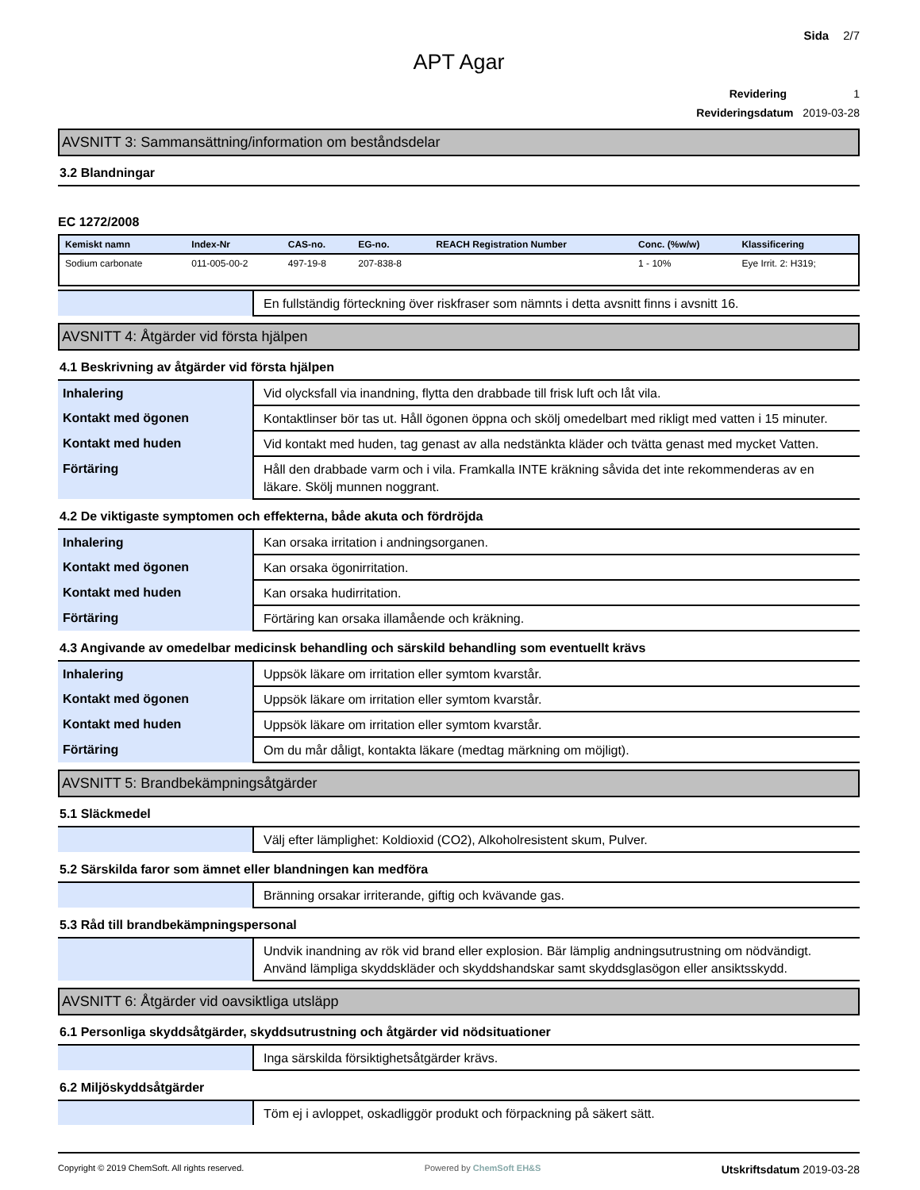Sida 2/7
APT Agar
Revidering 1
Revideringsdatum 2019-03-28
AVSNITT 3: Sammansättning/information om beståndsdelar
3.2 Blandningar
EC 1272/2008
| Kemiskt namn | Index-Nr | CAS-no. | EG-no. | REACH Registration Number | Conc. (%w/w) | Klassificering |
| --- | --- | --- | --- | --- | --- | --- |
| Sodium carbonate | 011-005-00-2 | 497-19-8 | 207-838-8 | | 1 - 10% | Eye Irrit. 2: H319; |
| | En fullständig förteckning över riskfraser som nämnts i detta avsnitt finns i avsnitt 16. |
AVSNITT 4: Åtgärder vid första hjälpen
4.1 Beskrivning av åtgärder vid första hjälpen
| Inhalering | Vid olycksfall via inandning, flytta den drabbade till frisk luft och låt vila. |
| Kontakt med ögonen | Kontaktlinser bör tas ut. Håll ögonen öppna och skölj omedelbart med rikligt med vatten i 15 minuter. |
| Kontakt med huden | Vid kontakt med huden, tag genast av alla nedstänkta kläder och tvätta genast med mycket Vatten. |
| Förtäring | Håll den drabbade varm och i vila. Framkalla INTE kräkning såvida det inte rekommenderas av en läkare. Skölj munnen noggrant. |
4.2 De viktigaste symptomen och effekterna, både akuta och fördröjda
| Inhalering | Kan orsaka irritation i andningsorganen. |
| Kontakt med ögonen | Kan orsaka ögonirritation. |
| Kontakt med huden | Kan orsaka hudirritation. |
| Förtäring | Förtäring kan orsaka illamående och kräkning. |
4.3 Angivande av omedelbar medicinsk behandling och särskild behandling som eventuellt krävs
| Inhalering | Uppsök läkare om irritation eller symtom kvarstår. |
| Kontakt med ögonen | Uppsök läkare om irritation eller symtom kvarstår. |
| Kontakt med huden | Uppsök läkare om irritation eller symtom kvarstår. |
| Förtäring | Om du mår dåligt, kontakta läkare (medtag märkning om möjligt). |
AVSNITT 5: Brandbekämpningsåtgärder
5.1 Släckmedel
| | Välj efter lämplighet: Koldioxid (CO2), Alkoholresistent skum, Pulver. |
5.2 Särskilda faror som ämnet eller blandningen kan medföra
| | Bränning orsakar irriterande, giftig och kvävande gas. |
5.3 Råd till brandbekämpningspersonal
| | Undvik inandning av rök vid brand eller explosion. Bär lämplig andningsutrustning om nödvändigt. Använd lämpliga skyddskläder och skyddshandskar samt skyddsglasögon eller ansiktsskydd. |
AVSNITT 6: Åtgärder vid oavsiktliga utsläpp
6.1 Personliga skyddsåtgärder, skyddsutrustning och åtgärder vid nödsituationer
| | Inga särskilda försiktighetsåtgärder krävs. |
6.2 Miljöskyddsåtgärder
| | Töm ej i avloppet, oskadliggör produkt och förpackning på säkert sätt. |
Copyright © 2019 ChemSoft. All rights reserved. Powered by ChemSoft EH&S Utskriftsdatum 2019-03-28